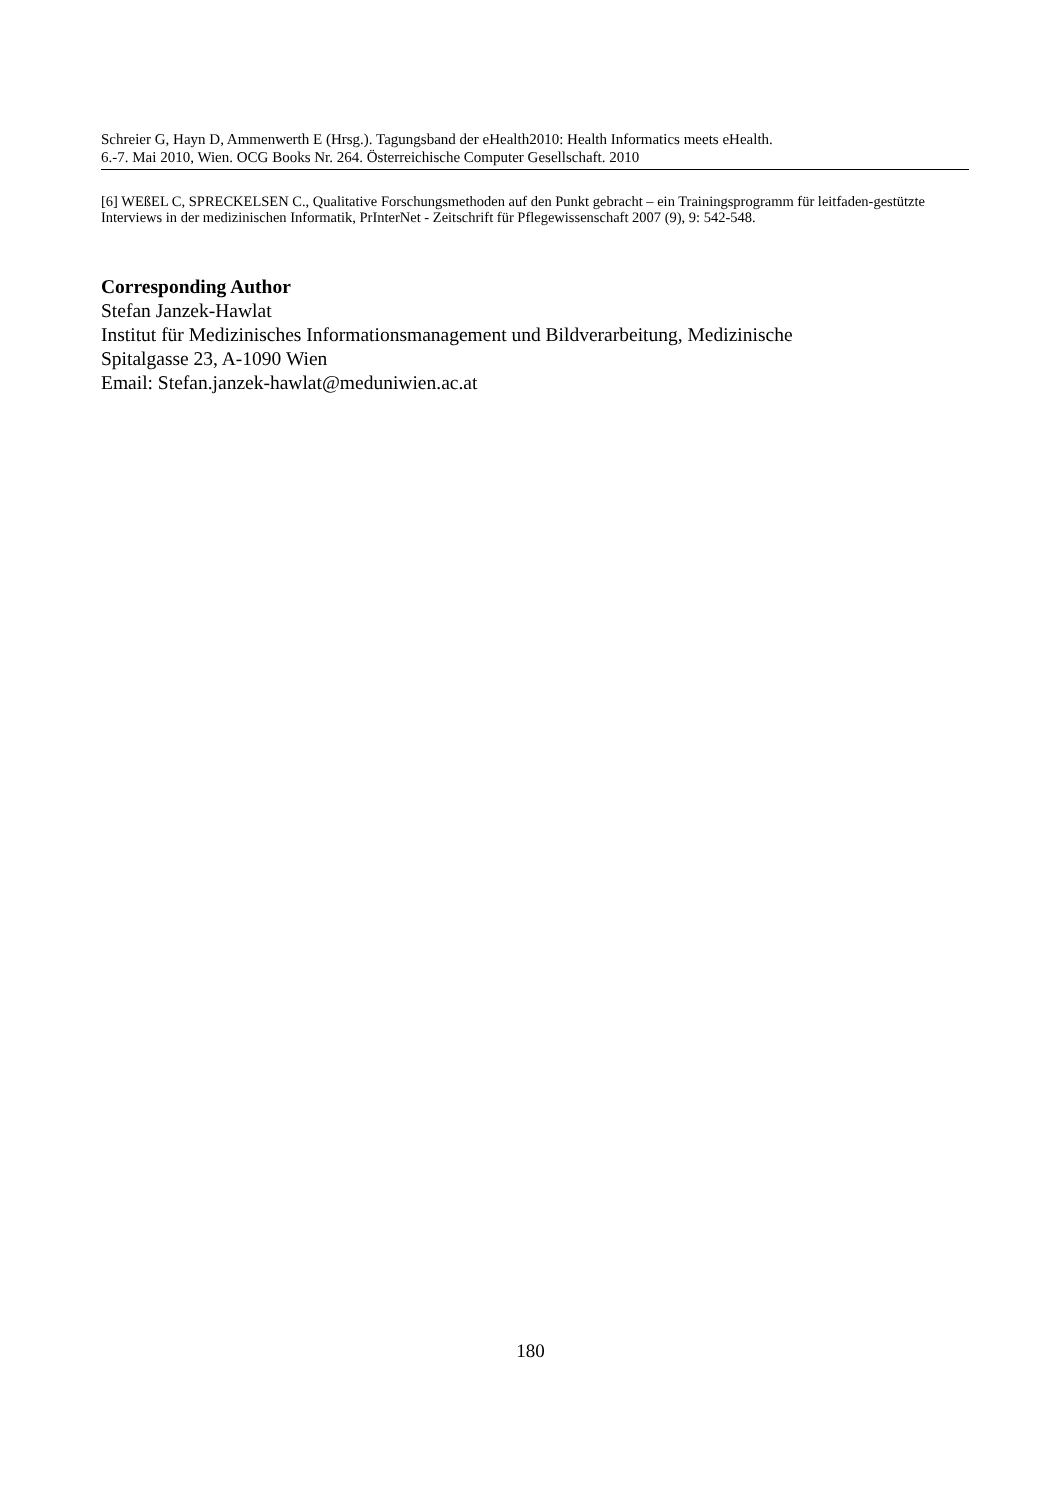Schreier G, Hayn D, Ammenwerth E (Hrsg.). Tagungsband der eHealth2010: Health Informatics meets eHealth.
6.-7. Mai 2010, Wien. OCG Books Nr. 264. Österreichische Computer Gesellschaft. 2010
[6] WEßEL C, SPRECKELSEN C., Qualitative Forschungsmethoden auf den Punkt gebracht – ein Trainingsprogramm für leitfaden-gestützte Interviews in der medizinischen Informatik, PrInterNet - Zeitschrift für Pflegewissenschaft 2007 (9), 9: 542-548.
Corresponding Author
Stefan Janzek-Hawlat
Institut für Medizinisches Informationsmanagement und Bildverarbeitung, Medizinische
Spitalgasse 23, A-1090 Wien
Email: Stefan.janzek-hawlat@meduniwien.ac.at
180